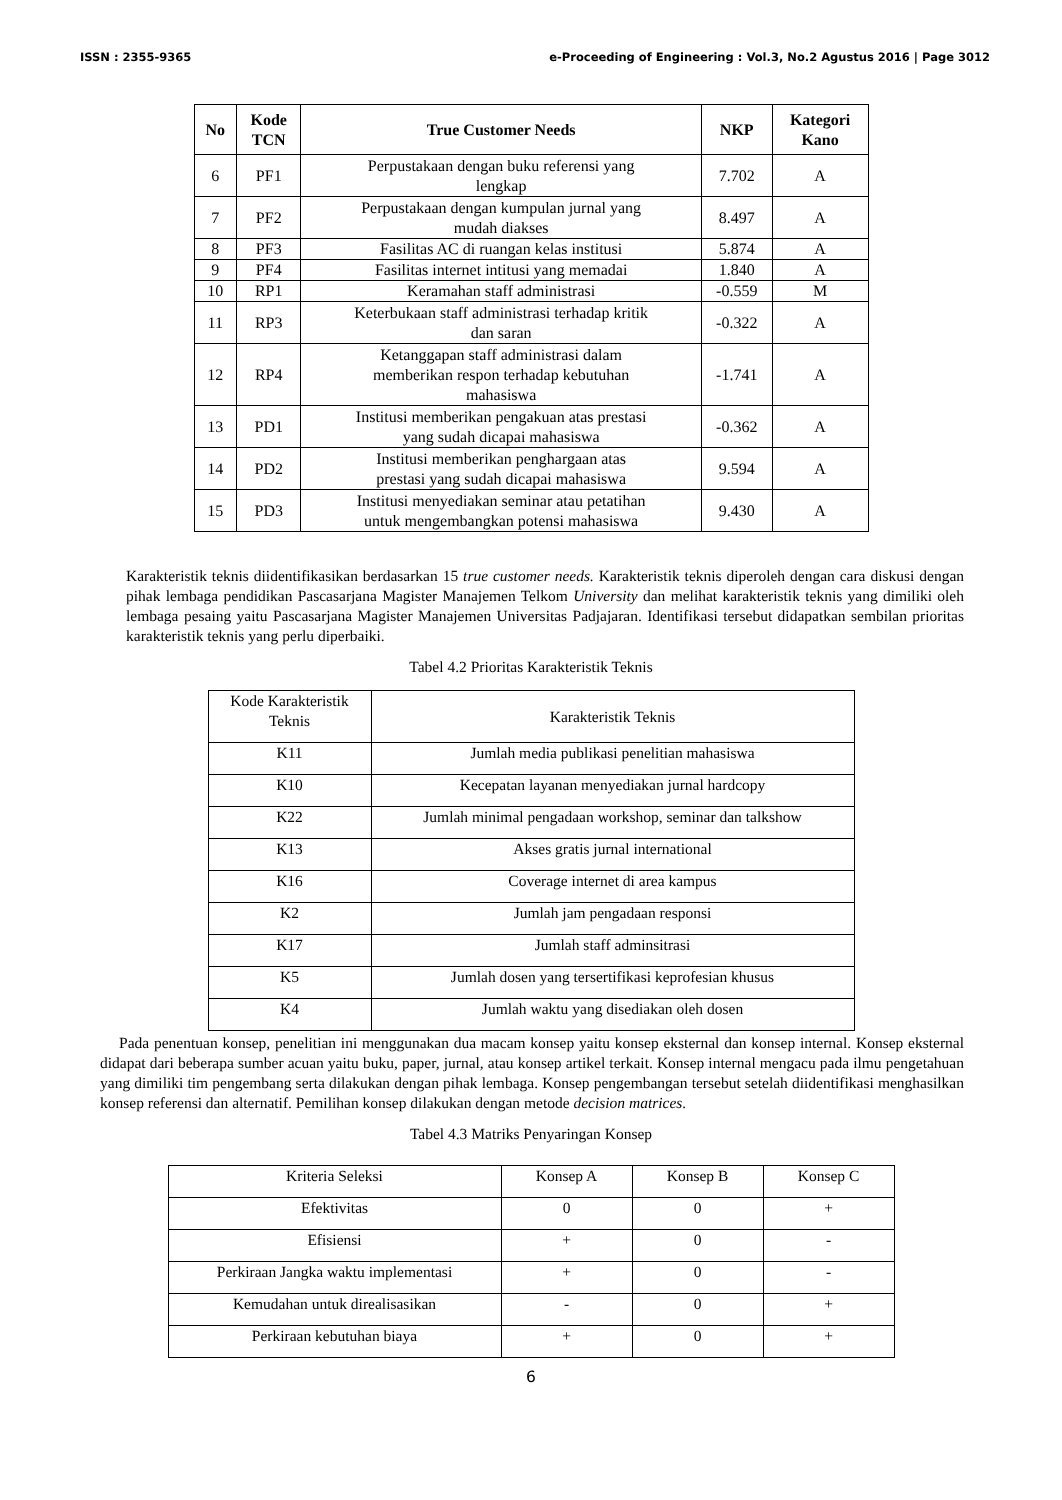ISSN : 2355-9365 e-Proceeding of Engineering : Vol.3, No.2 Agustus 2016 | Page 3012
| No | Kode TCN | True Customer Needs | NKP | Kategori Kano |
| --- | --- | --- | --- | --- |
| 6 | PF1 | Perpustakaan dengan buku referensi yang lengkap | 7.702 | A |
| 7 | PF2 | Perpustakaan dengan kumpulan jurnal yang mudah diakses | 8.497 | A |
| 8 | PF3 | Fasilitas AC di ruangan kelas institusi | 5.874 | A |
| 9 | PF4 | Fasilitas internet intitusi yang memadai | 1.840 | A |
| 10 | RP1 | Keramahan staff administrasi | -0.559 | M |
| 11 | RP3 | Keterbukaan staff administrasi terhadap kritik dan saran | -0.322 | A |
| 12 | RP4 | Ketanggapan staff administrasi dalam memberikan respon terhadap kebutuhan mahasiswa | -1.741 | A |
| 13 | PD1 | Institusi memberikan pengakuan atas prestasi yang sudah dicapai mahasiswa | -0.362 | A |
| 14 | PD2 | Institusi memberikan penghargaan atas prestasi yang sudah dicapai mahasiswa | 9.594 | A |
| 15 | PD3 | Institusi menyediakan seminar atau petatihan untuk mengembangkan potensi mahasiswa | 9.430 | A |
Karakteristik teknis diidentifikasikan berdasarkan 15 true customer needs. Karakteristik teknis diperoleh dengan cara diskusi dengan pihak lembaga pendidikan Pascasarjana Magister Manajemen Telkom University dan melihat karakteristik teknis yang dimiliki oleh lembaga pesaing yaitu Pascasarjana Magister Manajemen Universitas Padjajaran. Identifikasi tersebut didapatkan sembilan prioritas karakteristik teknis yang perlu diperbaiki.
Tabel 4.2 Prioritas Karakteristik Teknis
| Kode Karakteristik Teknis | Karakteristik Teknis |
| K11 | Jumlah media publikasi penelitian mahasiswa |
| K10 | Kecepatan layanan menyediakan jurnal hardcopy |
| K22 | Jumlah minimal pengadaan workshop, seminar dan talkshow |
| K13 | Akses gratis jurnal international |
| K16 | Coverage internet di area kampus |
| K2 | Jumlah jam pengadaan responsi |
| K17 | Jumlah staff adminsitrasi |
| K5 | Jumlah dosen yang tersertifikasi keprofesian khusus |
| K4 | Jumlah waktu yang disediakan oleh dosen |
Pada penentuan konsep, penelitian ini menggunakan dua macam konsep yaitu konsep eksternal dan konsep internal. Konsep eksternal didapat dari beberapa sumber acuan yaitu buku, paper, jurnal, atau konsep artikel terkait. Konsep internal mengacu pada ilmu pengetahuan yang dimiliki tim pengembang serta dilakukan dengan pihak lembaga. Konsep pengembangan tersebut setelah diidentifikasi menghasilkan konsep referensi dan alternatif. Pemilihan konsep dilakukan dengan metode decision matrices.
Tabel 4.3 Matriks Penyaringan Konsep
| Kriteria Seleksi | Konsep A | Konsep B | Konsep C |
| Efektivitas | 0 | 0 | + |
| Efisiensi | + | 0 | - |
| Perkiraan Jangka waktu implementasi | + | 0 | - |
| Kemudahan untuk direalisasikan | - | 0 | + |
| Perkiraan kebutuhan biaya | + | 0 | + |
6